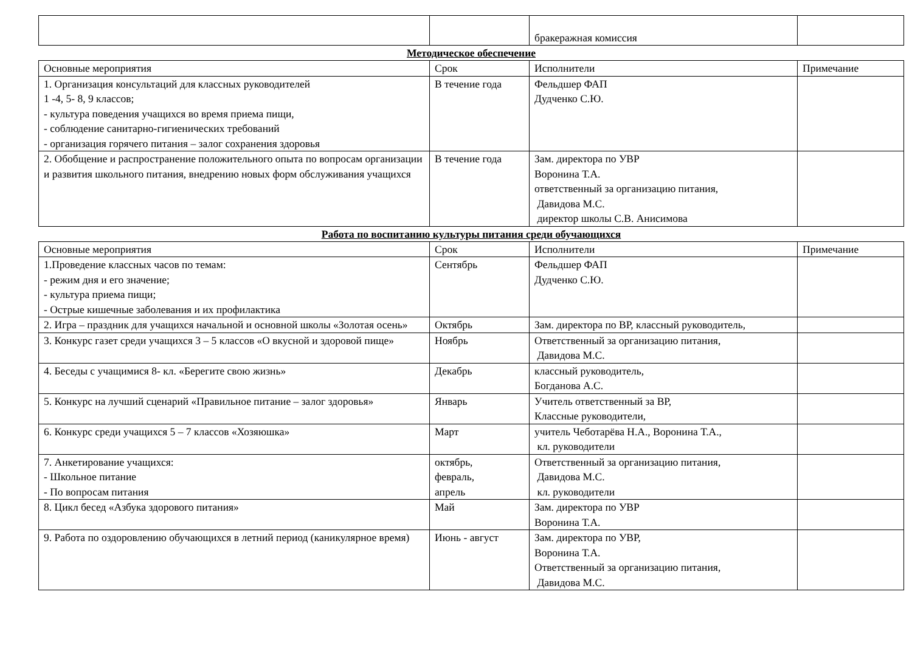| | | бракеражная комиссия | |
Методическое обеспечение
| Основные мероприятия | Срок | Исполнители | Примечание |
| 1. Организация консультаций для классных руководителей 1 -4, 5- 8, 9 классов; - культура поведения учащихся во время приема пищи, - соблюдение санитарно-гигиенических требований - организация горячего питания – залог сохранения здоровья | В течение года | Фельдшер ФАП Дудченко С.Ю. | |
| 2. Обобщение и распространение положительного опыта по вопросам организации и развития школьного питания, внедрению новых форм обслуживания учащихся | В течение года | Зам. директора по УВР Воронина Т.А. ответственный за организацию питания, Давидова М.С. директор школы С.В. Анисимова | |
Работа по воспитанию культуры питания среди обучающихся
| Основные мероприятия | Срок | Исполнители | Примечание |
| 1.Проведение классных часов по темам: - режим дня и его значение; - культура приема пищи; - Острые кишечные заболевания и их профилактика | Сентябрь | Фельдшер ФАП Дудченко С.Ю. | |
| 2. Игра – праздник для учащихся начальной и основной школы «Золотая осень» | Октябрь | Зам. директора по ВР, классный руководитель, | |
| 3. Конкурс газет среди учащихся 3 – 5 классов «О вкусной и здоровой пище» | Ноябрь | Ответственный за организацию питания, Давидова М.С. | |
| 4. Беседы с учащимися 8- кл. «Берегите свою жизнь» | Декабрь | классный руководитель, Богданова А.С. | |
| 5. Конкурс на лучший сценарий «Правильное питание – залог здоровья» | Январь | Учитель ответственный за ВР, Классные руководители, | |
| 6. Конкурс среди учащихся 5 – 7 классов «Хозяюшка» | Март | учитель Чеботарёва Н.А., Воронина Т.А., кл. руководители | |
| 7. Анкетирование учащихся: - Школьное питание - По вопросам питания | октябрь, февраль, апрель | Ответственный за организацию питания, Давидова М.С. кл. руководители | |
| 8. Цикл бесед «Азбука здорового питания» | Май | Зам. директора по УВР Воронина Т.А. | |
| 9. Работа по оздоровлению обучающихся в летний период (каникулярное время) | Июнь - август | Зам. директора по УВР, Воронина Т.А. Ответственный за организацию питания, Давидова М.С. | |